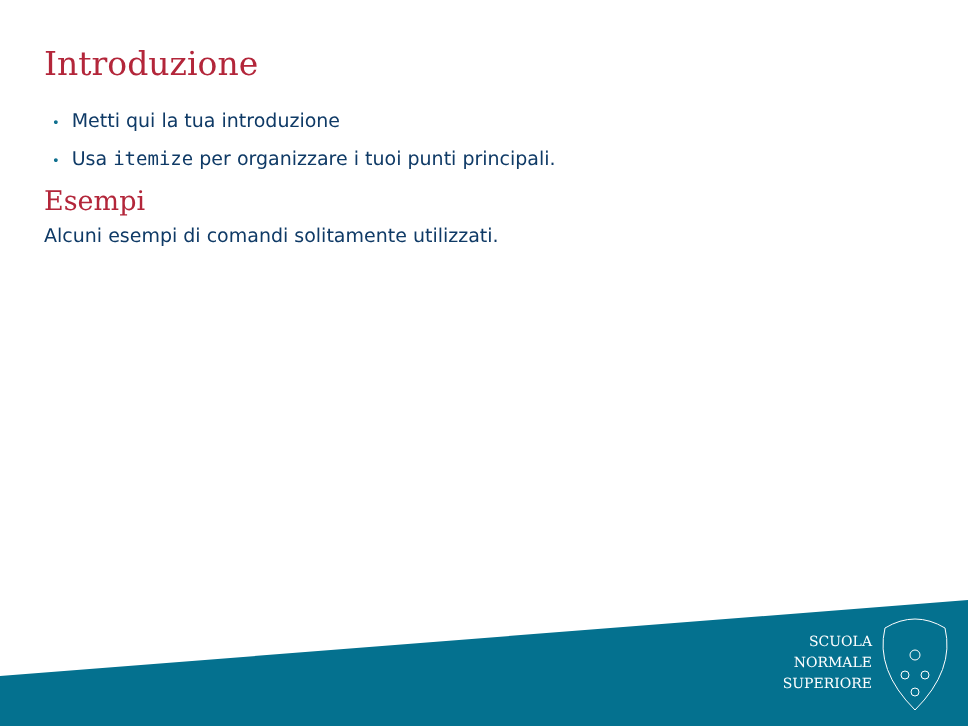Introduzione
• Metti qui la tua introduzione
• Usa itemize per organizzare i tuoi punti principali.
Esempi
Alcuni esempi di comandi solitamente utilizzati.
SCUOLA
NORMALE
SUPERIORE